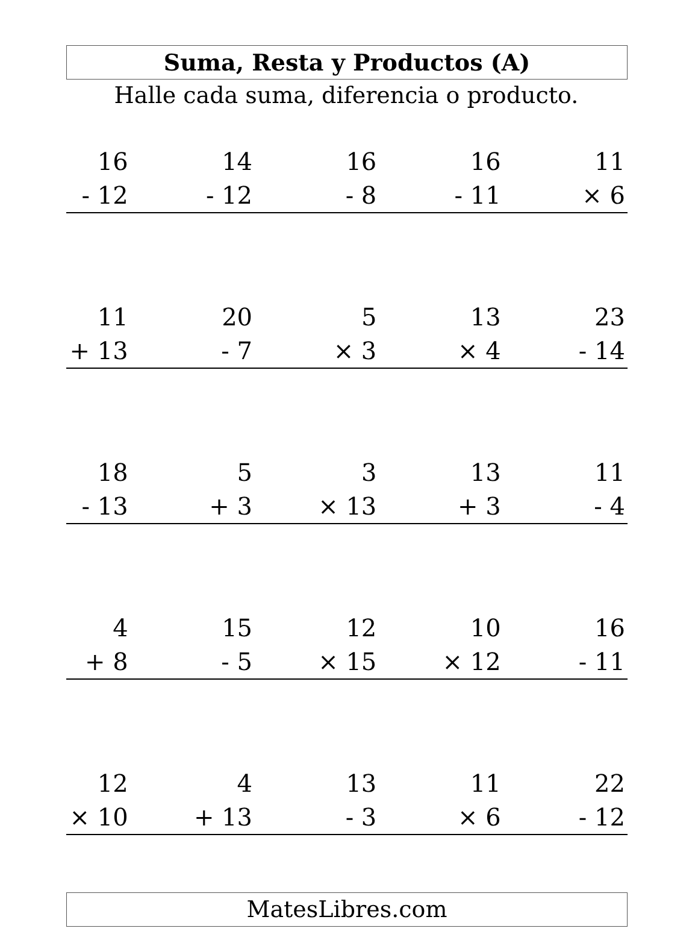Suma, Resta y Productos (A)
Halle cada suma, diferencia o producto.
| 16 - 12 | | 14 - 12 | | 16 - 8 | | 16 - 11 | | 11 × 6 |
| 11 + 13 | | 20 - 7 | | 5 × 3 | | 13 × 4 | | 23 - 14 |
| 18 - 13 | | 5 + 3 | | 3 × 13 | | 13 + 3 | | 11 - 4 |
| 4 + 8 | | 15 - 5 | | 12 × 15 | | 10 × 12 | | 16 - 11 |
| 12 × 10 | | 4 + 13 | | 13 - 3 | | 11 × 6 | | 22 - 12 |
MatesLibres.com